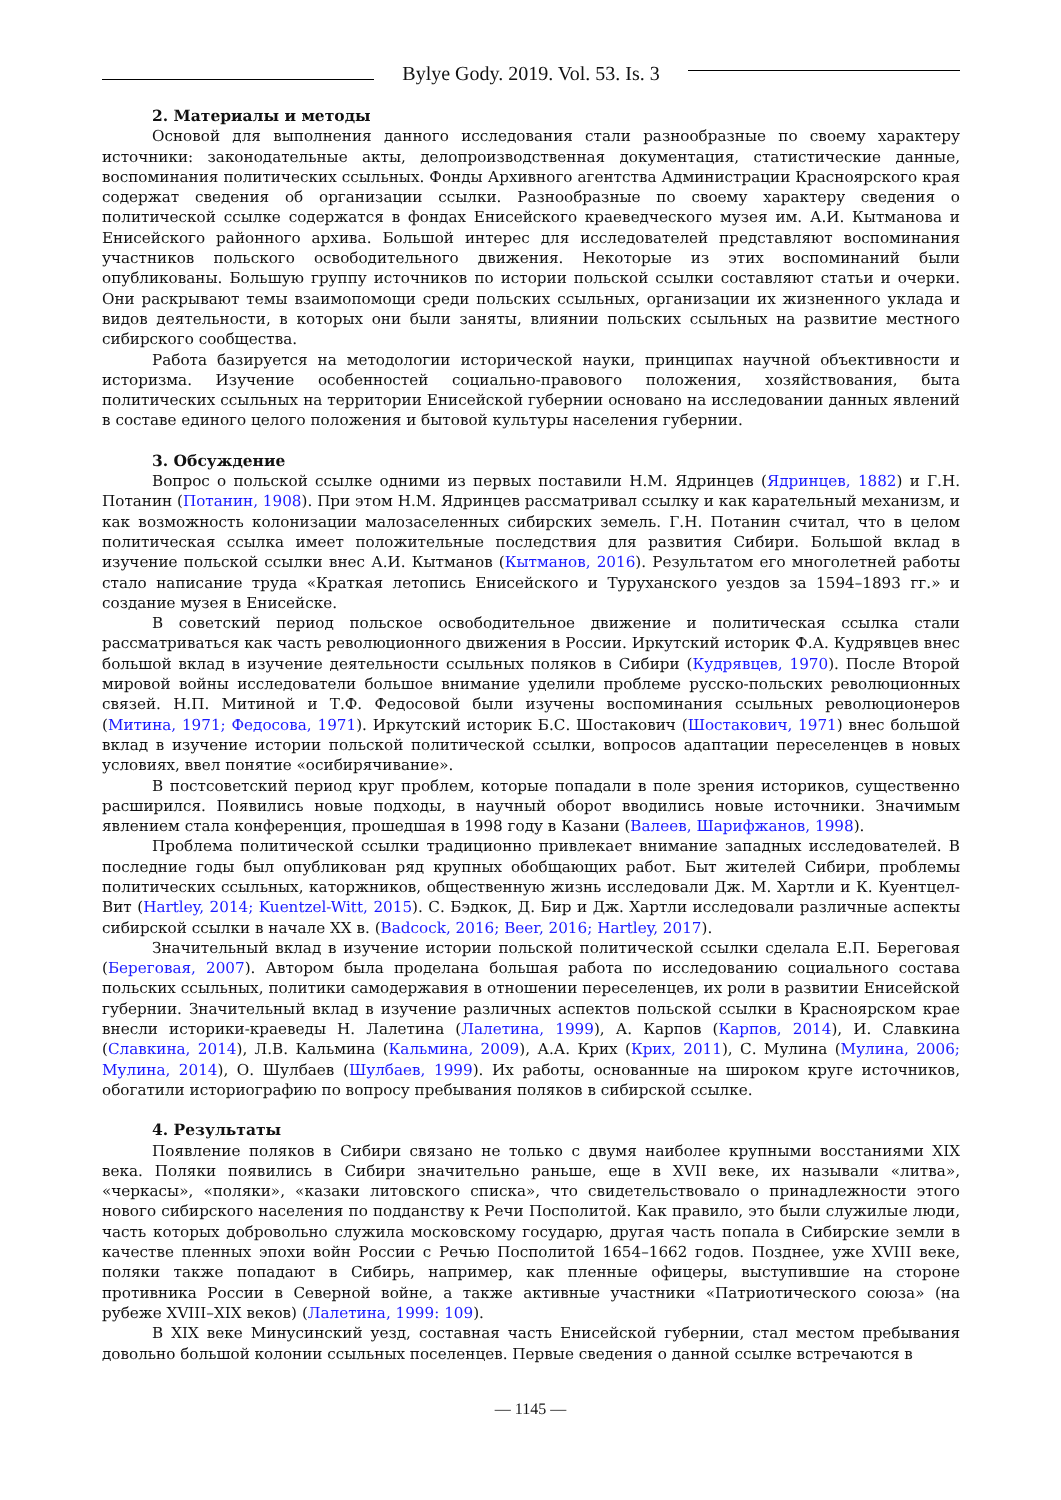Bylye Gody. 2019. Vol. 53. Is. 3
2. Материалы и методы
Основой для выполнения данного исследования стали разнообразные по своему характеру источники: законодательные акты, делопроизводственная документация, статистические данные, воспоминания политических ссыльных. Фонды Архивного агентства Администрации Красноярского края содержат сведения об организации ссылки. Разнообразные по своему характеру сведения о политической ссылке содержатся в фондах Енисейского краеведческого музея им. А.И. Кытманова и Енисейского районного архива. Большой интерес для исследователей представляют воспоминания участников польского освободительного движения. Некоторые из этих воспоминаний были опубликованы. Большую группу источников по истории польской ссылки составляют статьи и очерки. Они раскрывают темы взаимопомощи среди польских ссыльных, организации их жизненного уклада и видов деятельности, в которых они были заняты, влиянии польских ссыльных на развитие местного сибирского сообщества.
Работа базируется на методологии исторической науки, принципах научной объективности и историзма. Изучение особенностей социально-правового положения, хозяйствования, быта политических ссыльных на территории Енисейской губернии основано на исследовании данных явлений в составе единого целого положения и бытовой культуры населения губернии.
3. Обсуждение
Вопрос о польской ссылке одними из первых поставили Н.М. Ядринцев (Ядринцев, 1882) и Г.Н. Потанин (Потанин, 1908). При этом Н.М. Ядринцев рассматривал ссылку и как карательный механизм, и как возможность колонизации малозаселенных сибирских земель. Г.Н. Потанин считал, что в целом политическая ссылка имеет положительные последствия для развития Сибири. Большой вклад в изучение польской ссылки внес А.И. Кытманов (Кытманов, 2016). Результатом его многолетней работы стало написание труда «Краткая летопись Енисейского и Туруханского уездов за 1594–1893 гг.» и создание музея в Енисейске.
В советский период польское освободительное движение и политическая ссылка стали рассматриваться как часть революционного движения в России. Иркутский историк Ф.А. Кудрявцев внес большой вклад в изучение деятельности ссыльных поляков в Сибири (Кудрявцев, 1970). После Второй мировой войны исследователи большое внимание уделили проблеме русско-польских революционных связей. Н.П. Митиной и Т.Ф. Федосовой были изучены воспоминания ссыльных революционеров (Митина, 1971; Федосова, 1971). Иркутский историк Б.С. Шостакович (Шостакович, 1971) внес большой вклад в изучение истории польской политической ссылки, вопросов адаптации переселенцев в новых условиях, ввел понятие «осибирячивание».
В постсоветский период круг проблем, которые попадали в поле зрения историков, существенно расширился. Появились новые подходы, в научный оборот вводились новые источники. Значимым явлением стала конференция, прошедшая в 1998 году в Казани (Валеев, Шарифжанов, 1998).
Проблема политической ссылки традиционно привлекает внимание западных исследователей. В последние годы был опубликован ряд крупных обобщающих работ. Быт жителей Сибири, проблемы политических ссыльных, каторжников, общественную жизнь исследовали Дж. М. Хартли и К. Куентцел-Вит (Hartley, 2014; Kuentzel-Witt, 2015). С. Бэдкок, Д. Бир и Дж. Хартли исследовали различные аспекты сибирской ссылки в начале XX в. (Badcock, 2016; Beer, 2016; Hartley, 2017).
Значительный вклад в изучение истории польской политической ссылки сделала Е.П. Береговая (Береговая, 2007). Автором была проделана большая работа по исследованию социального состава польских ссыльных, политики самодержавия в отношении переселенцев, их роли в развитии Енисейской губернии. Значительный вклад в изучение различных аспектов польской ссылки в Красноярском крае внесли историки-краеведы Н. Лалетина (Лалетина, 1999), А. Карпов (Карпов, 2014), И. Славкина (Славкина, 2014), Л.В. Кальмина (Кальмина, 2009), А.А. Крих (Крих, 2011), С. Мулина (Мулина, 2006; Мулина, 2014), О. Шулбаев (Шулбаев, 1999). Их работы, основанные на широком круге источников, обогатили историографию по вопросу пребывания поляков в сибирской ссылке.
4. Результаты
Появление поляков в Сибири связано не только с двумя наиболее крупными восстаниями XIX века. Поляки появились в Сибири значительно раньше, еще в XVII веке, их называли «литва», «черкасы», «поляки», «казаки литовского списка», что свидетельствовало о принадлежности этого нового сибирского населения по подданству к Речи Посполитой. Как правило, это были служилые люди, часть которых добровольно служила московскому государю, другая часть попала в Сибирские земли в качестве пленных эпохи войн России с Речью Посполитой 1654–1662 годов. Позднее, уже XVIII веке, поляки также попадают в Сибирь, например, как пленные офицеры, выступившие на стороне противника России в Северной войне, а также активные участники «Патриотического союза» (на рубеже XVIII–XIX веков) (Лалетина, 1999: 109).
В XIX веке Минусинский уезд, составная часть Енисейской губернии, стал местом пребывания довольно большой колонии ссыльных поселенцев. Первые сведения о данной ссылке встречаются в
— 1145 —